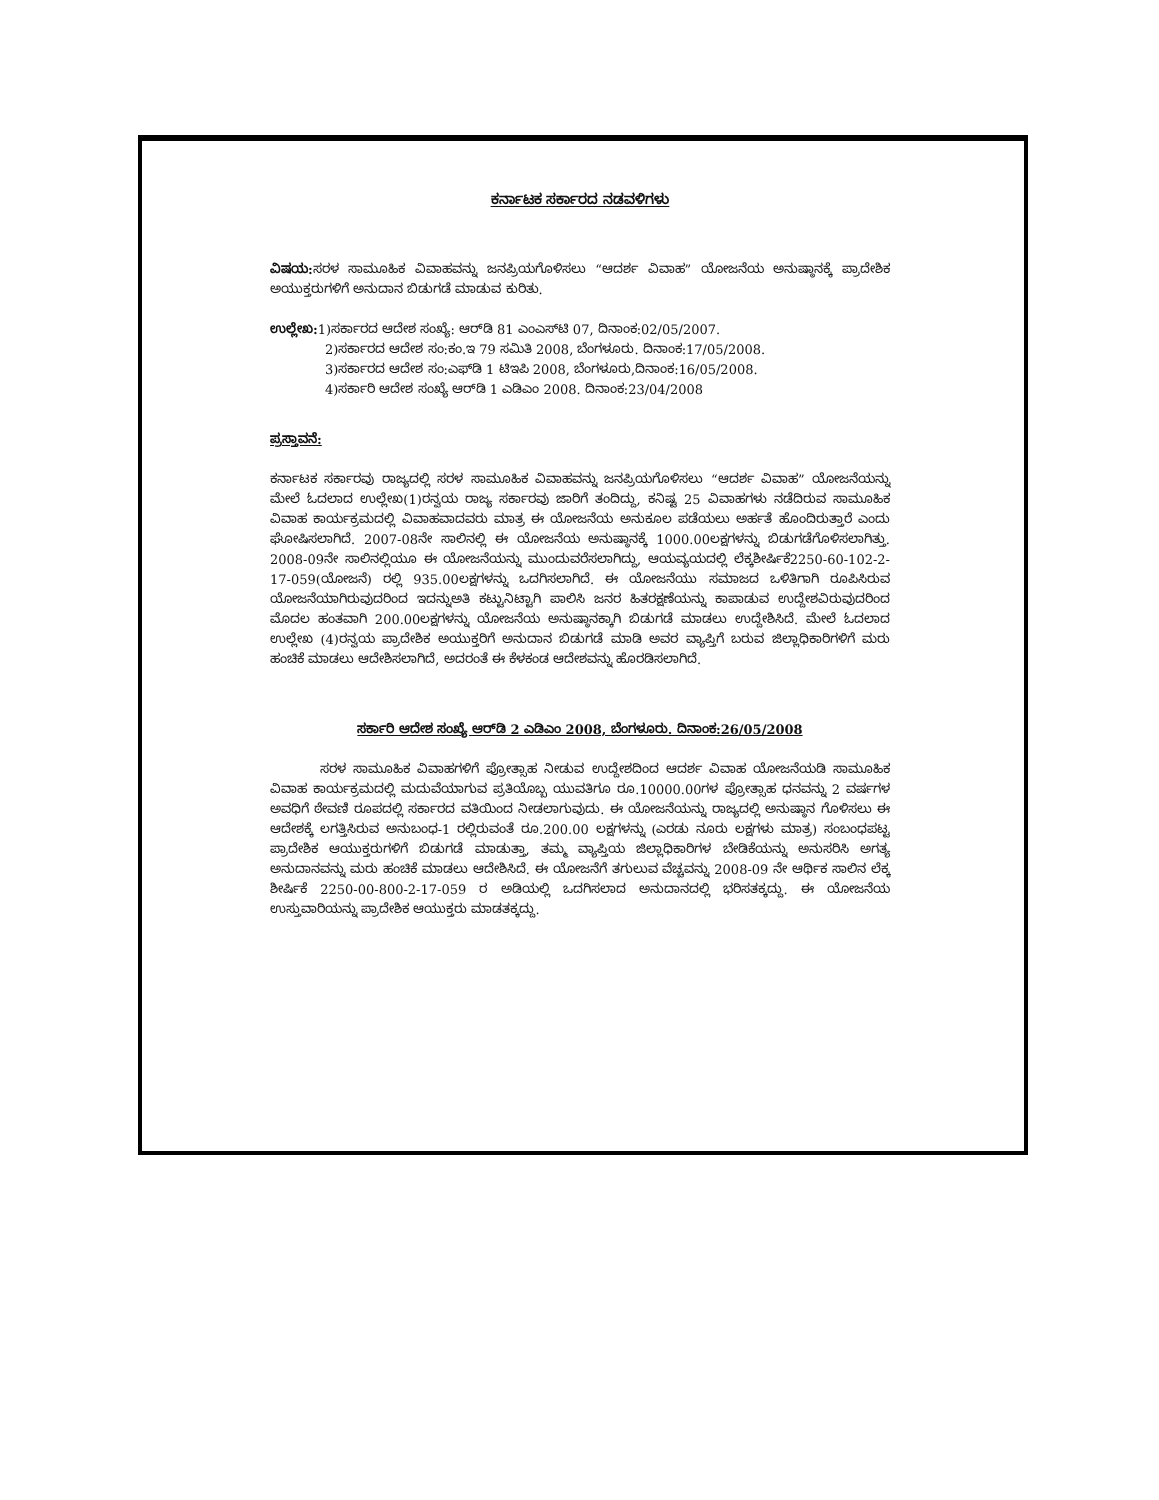ಕರ್ನಾಟಕ ಸರ್ಕಾರದ ನಡವಳಿಗಳು
ವಿಷಯ: ಸರಳ ಸಾಮೂಹಿಕ ವಿವಾಹವನ್ನು ಜನಪ್ರಿಯಗೊಳಿಸಲು “ಆದರ್ಶ ವಿವಾಹ” ಯೋಜನೆಯ ಅನುಷ್ಠಾನಕ್ಕೆ ಪ್ರಾದೇಶಿಕ ಅಯುಕ್ತರುಗಳಿಗೆ ಅನುದಾನ ಬಿಡುಗಡೆ ಮಾಡುವ ಕುರಿತು.
ಉಲ್ಲೇಖ: 1)ಸರ್ಕಾರದ ಆದೇಶ ಸಂಖ್ಯೆ: ಆರ್‌ಡಿ 81 ಎಂಎಸ್‌ಟಿ 07, ದಿನಾಂಕ:02/05/2007.
2)ಸರ್ಕಾರದ ಆದೇಶ ಸಂ:ಕಂ.ಇ 79 ಸಮಿತಿ 2008, ಬೆಂಗಳೂರು. ದಿನಾಂಕ:17/05/2008.
3)ಸರ್ಕಾರದ ಆದೇಶ ಸಂ:ಎಫ್‌ಡಿ 1 ಟಿಇಪಿ 2008, ಬೆಂಗಳೂರು,ದಿನಾಂಕ:16/05/2008.
4)ಸರ್ಕಾರಿ ಆದೇಶ ಸಂಖ್ಯೆ ಆರ್‌ಡಿ 1 ಎಡಿಎಂ 2008. ದಿನಾಂಕ:23/04/2008
ಪ್ರಸ್ತಾವನೆ:
ಕರ್ನಾಟಕ ಸರ್ಕಾರವು ರಾಜ್ಯದಲ್ಲಿ ಸರಳ ಸಾಮೂಹಿಕ ವಿವಾಹವನ್ನು ಜನಪ್ರಿಯಗೊಳಿಸಲು “ಆದರ್ಶ ವಿವಾಹ” ಯೋಜನೆಯನ್ನು ಮೇಲೆ ಓದಲಾದ ಉಲ್ಲೇಖ(1)ರನ್ವಯ ರಾಜ್ಯ ಸರ್ಕಾರವು ಜಾರಿಗೆ ತಂದಿದ್ದು, ಕನಿಷ್ಟ 25 ವಿವಾಹಗಳು ನಡೆದಿರುವ ಸಾಮೂಹಿಕ ವಿವಾಹ ಕಾರ್ಯಕ್ರಮದಲ್ಲಿ ವಿವಾಹವಾದವರು ಮಾತ್ರ ಈ ಯೋಜನೆಯ ಅನುಕೂಲ ಪಡೆಯಲು ಅರ್ಹತೆ ಹೊಂದಿರುತ್ತಾರೆ ಎಂದು ಘೋಷಿಸಲಾಗಿದೆ. 2007-08ನೇ ಸಾಲಿನಲ್ಲಿ ಈ ಯೋಜನೆಯ ಅನುಷ್ಠಾನಕ್ಕೆ 1000.00ಲಕ್ಷಗಳನ್ನು ಬಿಡುಗಡೆಗೊಳಿಸಲಾಗಿತ್ತು. 2008-09ನೇ ಸಾಲಿನಲ್ಲಿಯೂ ಈ ಯೋಜನೆಯನ್ನು ಮುಂದುವರೆಸಲಾಗಿದ್ದು, ಆಯವ್ಯಯದಲ್ಲಿ ಲೆಕ್ಕಶೀರ್ಷಿಕೆ2250-60-102-2-17-059(ಯೋಜನೆ) ರಲ್ಲಿ 935.00ಲಕ್ಷಗಳನ್ನು ಒದಗಿಸಲಾಗಿದೆ. ಈ ಯೋಜನೆಯು ಸಮಾಜದ ಒಳಿತಿಗಾಗಿ ರೂಪಿಸಿರುವ ಯೋಜನೆಯಾಗಿರುವುದರಿಂದ ಇದನ್ನುಅತಿ ಕಟ್ಟುನಿಟ್ಟಾಗಿ ಪಾಲಿಸಿ ಜನರ ಹಿತರಕ್ಷಣೆಯನ್ನು ಕಾಪಾಡುವ ಉದ್ದೇಶವಿರುವುದರಿಂದ ಮೊದಲ ಹಂತವಾಗಿ 200.00ಲಕ್ಷಗಳನ್ನು ಯೋಜನೆಯ ಅನುಷ್ಠಾನಕ್ಕಾಗಿ ಬಿಡುಗಡೆ ಮಾಡಲು ಉದ್ದೇಶಿಸಿದೆ. ಮೇಲೆ ಓದಲಾದ ಉಲ್ಲೇಖ (4)ರನ್ವಯ ಪ್ರಾದೇಶಿಕ ಅಯುಕ್ತರಿಗೆ ಅನುದಾನ ಬಿಡುಗಡೆ ಮಾಡಿ ಅವರ ವ್ಯಾಪ್ತಿಗೆ ಬರುವ ಜಿಲ್ಲಾಧಿಕಾರಿಗಳಿಗೆ ಮರು ಹಂಚಿಕೆ ಮಾಡಲು ಆದೇಶಿಸಲಾಗಿದೆ, ಅದರಂತೆ ಈ ಕೆಳಕಂಡ ಆದೇಶವನ್ನು ಹೊರಡಿಸಲಾಗಿದೆ.
ಸರ್ಕಾರಿ ಆದೇಶ ಸಂಖ್ಯೆ ಆರ್‌ಡಿ 2 ಎಡಿಎಂ 2008, ಬೆಂಗಳೂರು. ದಿನಾಂಕ:26/05/2008
ಸರಳ ಸಾಮೂಹಿಕ ವಿವಾಹಗಳಿಗೆ ಪ್ರೋತ್ಸಾಹ ನೀಡುವ ಉದ್ದೇಶದಿಂದ ಆದರ್ಶ ವಿವಾಹ ಯೋಜನೆಯಡಿ ಸಾಮೂಹಿಕ ವಿವಾಹ ಕಾರ್ಯಕ್ರಮದಲ್ಲಿ ಮದುವೆಯಾಗುವ ಪ್ರತಿಯೊಬ್ಬ ಯುವತಿಗೂ ರೂ.10000.00ಗಳ ಪ್ರೋತ್ಸಾಹ ಧನವನ್ನು 2 ವರ್ಷಗಳ ಅವಧಿಗೆ ಠೇವಣಿ ರೂಪದಲ್ಲಿ ಸರ್ಕಾರದ ವತಿಯಿಂದ ನೀಡಲಾಗುವುದು. ಈ ಯೋಜನೆಯನ್ನು ರಾಜ್ಯದಲ್ಲಿ ಅನುಷ್ಠಾನ ಗೊಳಿಸಲು ಈ ಆದೇಶಕ್ಕೆ ಲಗತ್ತಿಸಿರುವ ಅನುಬಂಧ-1 ರಲ್ಲಿರುವಂತೆ ರೂ.200.00 ಲಕ್ಷಗಳನ್ನು (ಎರಡು ನೂರು ಲಕ್ಷಗಳು ಮಾತ್ರ) ಸಂಬಂಧಪಟ್ಟ ಪ್ರಾದೇಶಿಕ ಆಯುಕ್ತರುಗಳಿಗೆ ಬಿಡುಗಡೆ ಮಾಡುತ್ತಾ, ತಮ್ಮ ವ್ಯಾಪ್ತಿಯ ಜಿಲ್ಲಾಧಿಕಾರಿಗಳ ಬೇಡಿಕೆಯನ್ನು ಅನುಸರಿಸಿ ಅಗತ್ಯ ಅನುದಾನವನ್ನು ಮರು ಹಂಚಿಕೆ ಮಾಡಲು ಆದೇಶಿಸಿದೆ. ಈ ಯೋಜನೆಗೆ ತಗುಲುವ ವೆಚ್ಚವನ್ನು 2008-09 ನೇ ಆರ್ಥಿಕ ಸಾಲಿನ ಲೆಕ್ಕ ಶೀರ್ಷಿಕೆ 2250-00-800-2-17-059 ರ ಅಡಿಯಲ್ಲಿ ಒದಗಿಸಲಾದ ಅನುದಾನದಲ್ಲಿ ಭರಿಸತಕ್ಕದ್ದು. ಈ ಯೋಜನೆಯ ಉಸ್ತುವಾರಿಯನ್ನು ಪ್ರಾದೇಶಿಕ ಆಯುಕ್ತರು ಮಾಡತಕ್ಕದ್ದು.